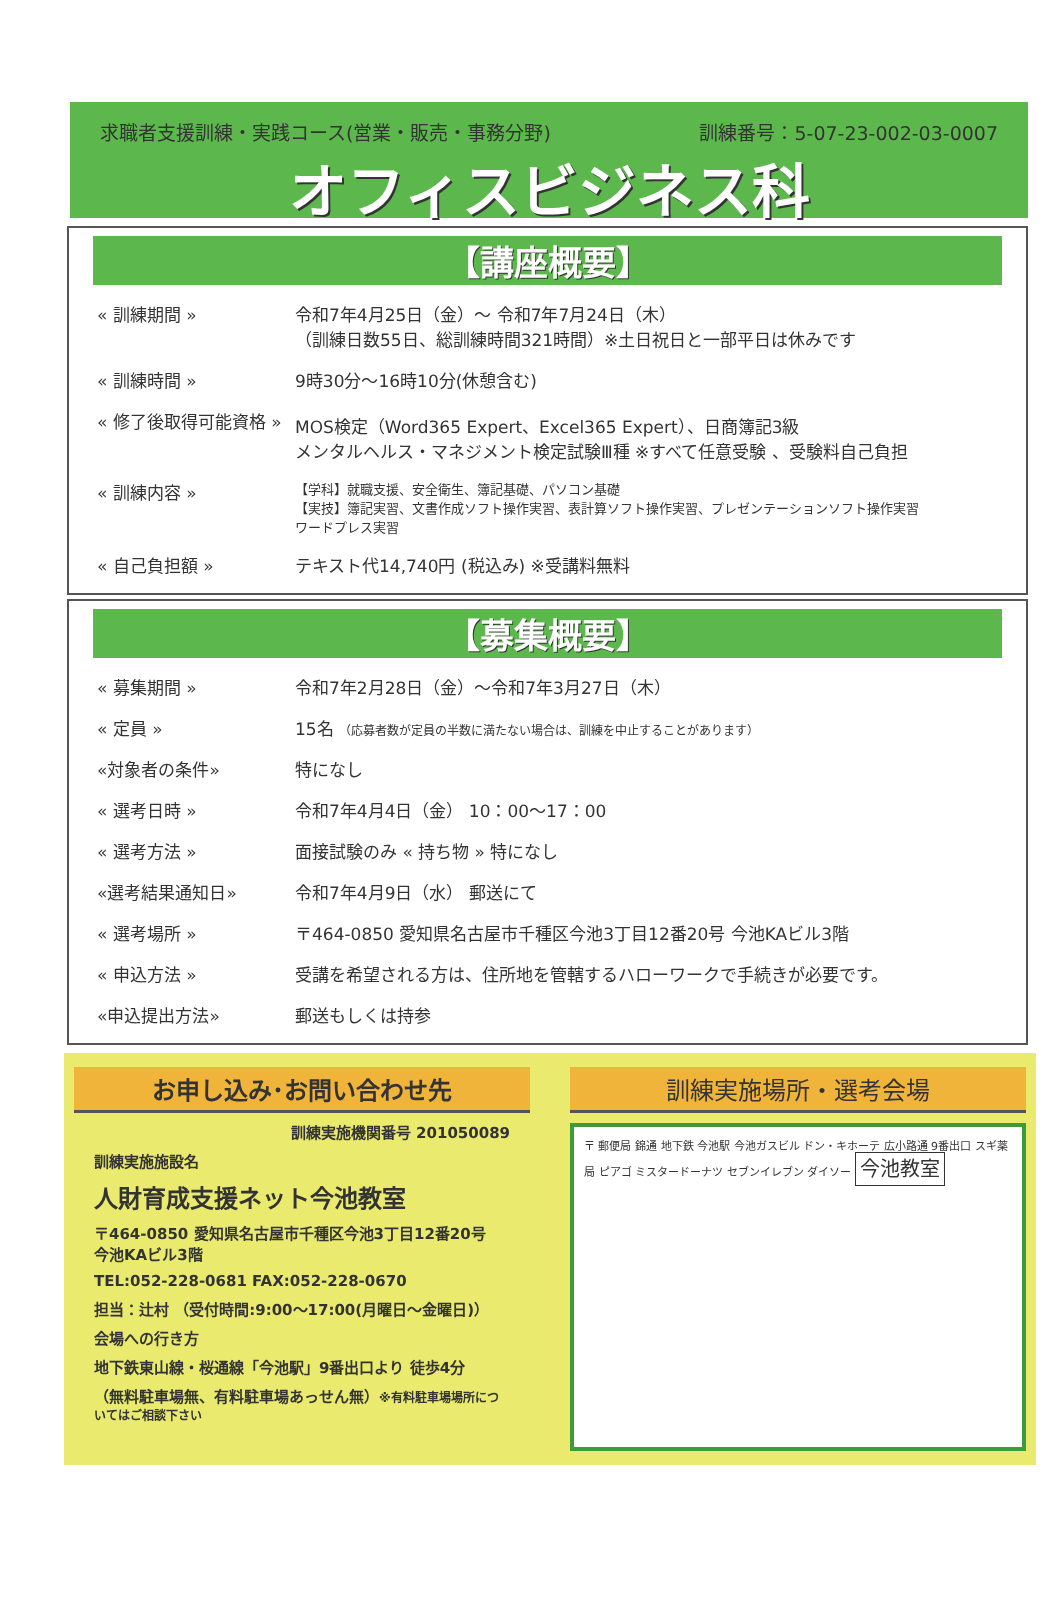求職者支援訓練・実践コース(営業・販売・事務分野) 訓練番号：5-07-23-002-03-0007
オフィスビジネス科
【講座概要】
| « 訓練期間 » | 令和7年4月25日（金）～ 令和7年7月24日（木） （訓練日数55日、総訓練時間321時間）※土日祝日と一部平日は休みです |
| « 訓練時間 » | 9時30分～16時10分(休憩含む) |
| « 修了後取得可能資格 » | MOS検定（Word365 Expert、Excel365 Expert）、日商簿記3級 メンタルヘルス・マネジメント検定試験Ⅲ種 ※すべて任意受験 、受験料自己負担 |
| « 訓練内容 » | 【学科】就職支援、安全衛生、簿記基礎、パソコン基礎 【実技】簿記実習、文書作成ソフト操作実習、表計算ソフト操作実習、プレゼンテーションソフト操作実習 ワードプレス実習 |
| « 自己負担額 » | テキスト代14,740円 (税込み) ※受講料無料 |
【募集概要】
| « 募集期間 » | 令和7年2月28日（金）～令和7年3月27日（木） |
| « 定員 » | 15名 （応募者数が定員の半数に満たない場合は、訓練を中止することがあります） |
| «対象者の条件» | 特になし |
| « 選考日時 » | 令和7年4月4日（金） 10：00～17：00 |
| « 選考方法 » | 面接試験のみ « 持ち物 » 特になし |
| «選考結果通知日» | 令和7年4月9日（水） 郵送にて |
| « 選考場所 » | 〒464-0850 愛知県名古屋市千種区今池3丁目12番20号 今池KAビル3階 |
| « 申込方法 » | 受講を希望される方は、住所地を管轄するハローワークで手続きが必要です。 |
| «申込提出方法» | 郵送もしくは持参 |
お申し込み･お問い合わせ先
訓練実施機関番号 201050089
訓練実施施設名
人財育成支援ネット今池教室
〒464-0850 愛知県名古屋市千種区今池3丁目12番20号
今池KAビル3階
TEL:052-228-0681 FAX:052-228-0670
担当：辻村 （受付時間:9:00～17:00(月曜日～金曜日)）
会場への行き方
地下鉄東山線・桜通線「今池駅」9番出口より 徒歩4分
（無料駐車場無、有料駐車場あっせん無）※有料駐車場場所についてはご相談下さい
訓練実施場所・選考会場
〒 郵便局 錦通 地下鉄 今池駅 今池ガスビル ドン・キホーテ 広小路通 9番出口 スギ薬局 ピアゴ ミスタードーナツ セブンイレブン ダイソー 今池教室